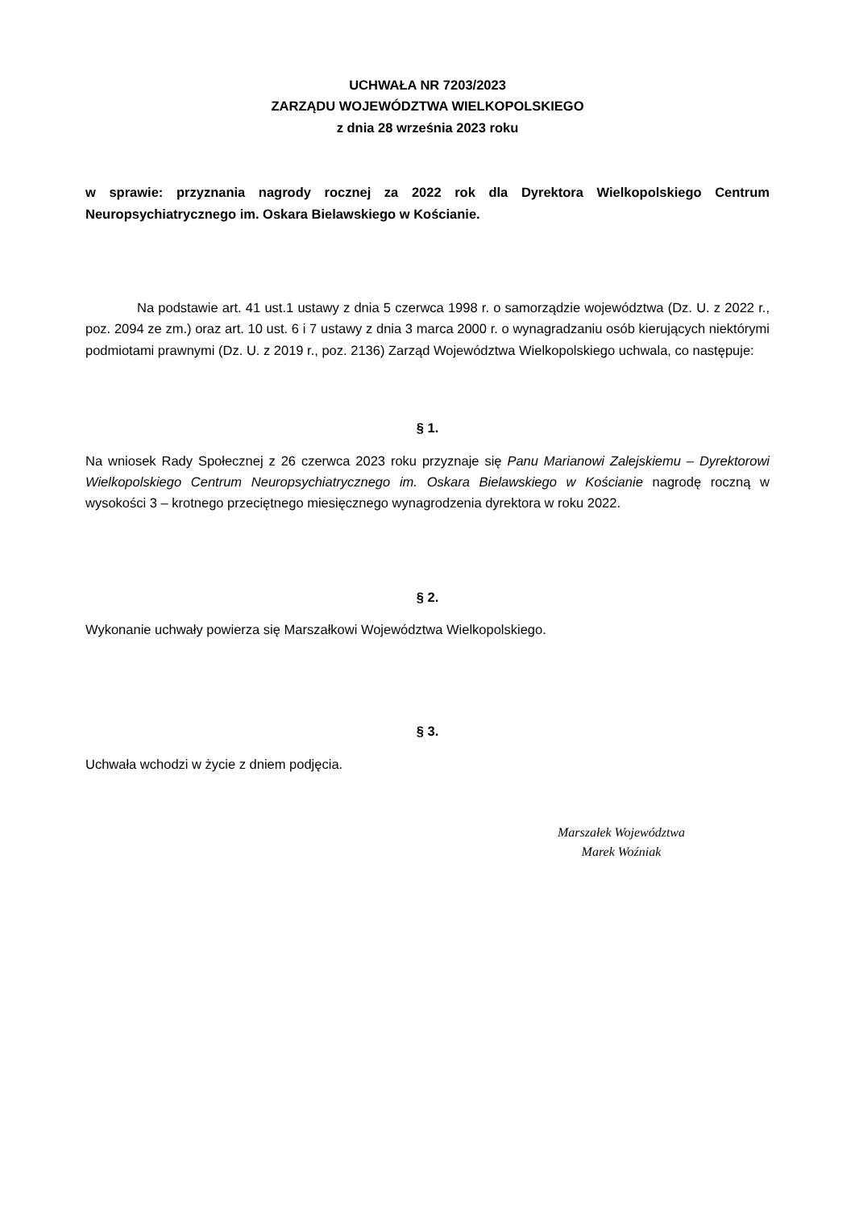UCHWAŁA NR 7203/2023
ZARZĄDU WOJEWÓDZTWA WIELKOPOLSKIEGO
z dnia 28 września 2023 roku
w sprawie: przyznania nagrody rocznej za 2022 rok dla Dyrektora Wielkopolskiego Centrum Neuropsychiatrycznego im. Oskara Bielawskiego w Kościanie.
Na podstawie art. 41 ust.1 ustawy z dnia 5 czerwca 1998 r. o samorządzie województwa (Dz. U. z 2022 r., poz. 2094 ze zm.) oraz art. 10 ust. 6 i 7 ustawy z dnia 3 marca 2000 r. o wynagradzaniu osób kierujących niektórymi podmiotami prawnymi (Dz. U. z 2019 r., poz. 2136) Zarząd Województwa Wielkopolskiego uchwala, co następuje:
§ 1.
Na wniosek Rady Społecznej z 26 czerwca 2023 roku przyznaje się Panu Marianowi Zalejskiemu – Dyrektorowi Wielkopolskiego Centrum Neuropsychiatrycznego im. Oskara Bielawskiego w Kościanie nagrodę roczną w wysokości 3 – krotnego przeciętnego miesięcznego wynagrodzenia dyrektora w roku 2022.
§ 2.
Wykonanie uchwały powierza się Marszałkowi Województwa Wielkopolskiego.
§ 3.
Uchwała wchodzi w życie z dniem podjęcia.
Marszałek Województwa
Marek Woźniak